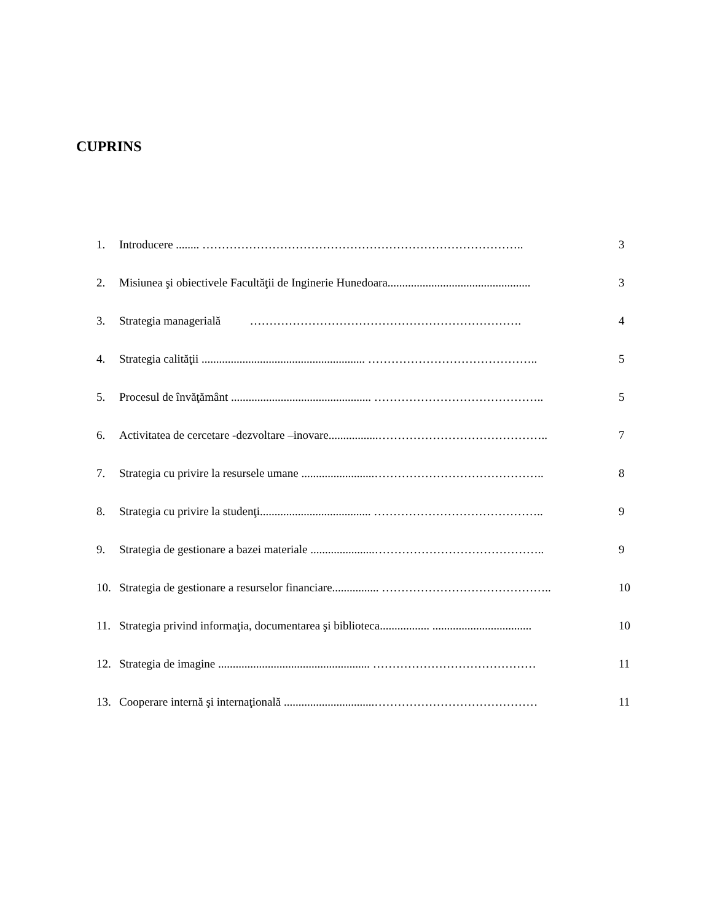CUPRINS
1. Introducere ........ ……………………………………………………………………….. 3
2. Misiunea şi obiectivele Facultăţii de Inginerie Hunedoara................................................. 3
3. Strategia managerială ……………………………………………………………. 4
4. Strategia calităţii ........................................................ …………………………………….. 5
5. Procesul de învăţământ ................................................ …………………………………….. 5
6. Activitatea de cercetare -dezvoltare –inovare.................…………………………………….. 7
7. Strategia cu privire la resursele umane .........................…………………………………….. 8
8. Strategia cu privire la studenţi...................................... …………………………………….. 9
9. Strategia de gestionare a bazei materiale ......................…………………………………….. 9
10. Strategia de gestionare a resurselor financiare................ …………………………………….. 10
11. Strategia privind informaţia, documentarea şi biblioteca................. .................................. 10
12. Strategia de imagine .................................................... …………………………………… 11
13. Cooperare internă şi internaţională ...............................…………………………………… 11